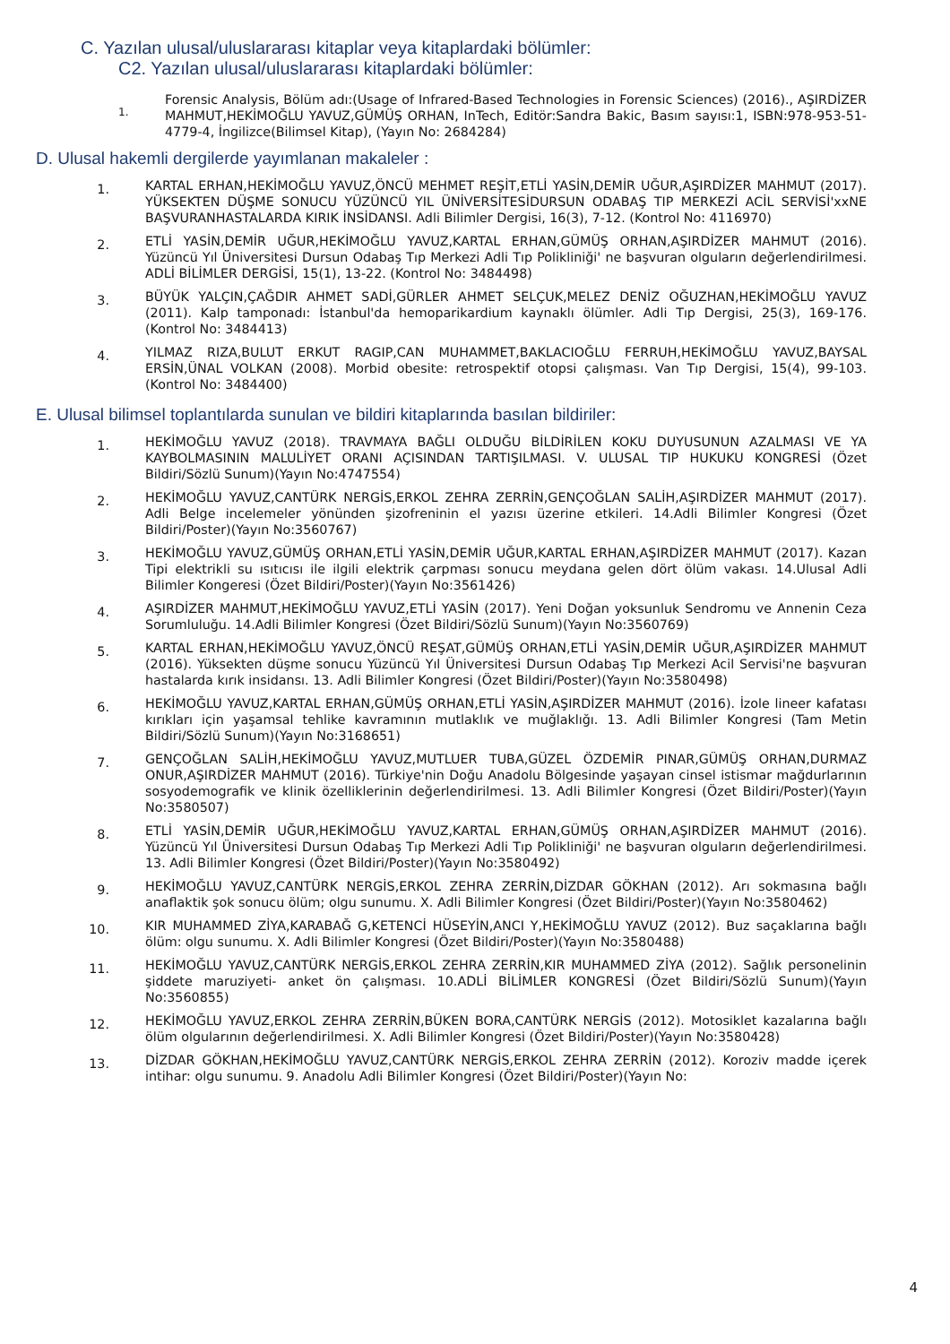C. Yazılan ulusal/uluslararası kitaplar veya kitaplardaki bölümler:
C2. Yazılan ulusal/uluslararası kitaplardaki bölümler:
1.
Forensic Analysis, Bölüm adı:(Usage of Infrared-Based Technologies in Forensic Sciences) (2016)., AŞIRDİZER MAHMUT,HEKİMOĞLU YAVUZ,GÜMÜŞ ORHAN, InTech, Editör:Sandra Bakic, Basım sayısı:1, ISBN:978-953-51-4779-4, İngilizce(Bilimsel Kitap), (Yayın No: 2684284)
D. Ulusal hakemli dergilerde yayımlanan makaleler :
1.
KARTAL ERHAN,HEKİMOĞLU YAVUZ,ÖNCÜ MEHMET REŞİT,ETLİ YASİN,DEMİR UĞUR,AŞIRDİZER MAHMUT (2017). YÜKSEKTEN DÜŞME SONUCU YÜZÜNCÜ YIL ÜNİVERSİTESİDURSUN ODABAŞ TIP MERKEZİ ACİL SERVİSİ'xxNE BAŞVURANHASTALARDA KIRIK İNSİDANSI. Adli Bilimler Dergisi, 16(3), 7-12. (Kontrol No: 4116970)
2.
ETLİ YASİN,DEMİR UĞUR,HEKİMOĞLU YAVUZ,KARTAL ERHAN,GÜMÜŞ ORHAN,AŞIRDİZER MAHMUT (2016). Yüzüncü Yıl Üniversitesi Dursun Odabaş Tıp Merkezi Adli Tıp Polikliniği' ne başvuran olguların değerlendirilmesi. ADLİ BİLİMLER DERGİSİ, 15(1), 13-22. (Kontrol No: 3484498)
3.
BÜYÜK YALÇIN,ÇAĞDIR AHMET SADİ,GÜRLER AHMET SELÇUK,MELEZ DENİZ OĞUZHAN,HEKİMOĞLU YAVUZ (2011). Kalp tamponadı: İstanbul'da hemoparikardium kaynaklı ölümler. Adli Tıp Dergisi, 25(3), 169-176. (Kontrol No: 3484413)
4.
YILMAZ RIZA,BULUT ERKUT RAGIP,CAN MUHAMMET,BAKLACIOĞLU FERRUH,HEKİMOĞLU YAVUZ,BAYSAL ERSİN,ÜNAL VOLKAN (2008). Morbid obesite: retrospektif otopsi çalışması. Van Tıp Dergisi, 15(4), 99-103. (Kontrol No: 3484400)
E. Ulusal bilimsel toplantılarda sunulan ve bildiri kitaplarında basılan bildiriler:
1.
HEKİMOĞLU YAVUZ (2018). TRAVMAYA BAĞLI OLDUĞU BİLDİRİLEN KOKU DUYUSUNUN AZALMASI VE YA KAYBOLMASININ MALULİYET ORANI AÇISINDAN TARTIŞILMASI. V. ULUSAL TIP HUKUKU KONGRESİ (Özet Bildiri/Sözlü Sunum)(Yayın No:4747554)
2.
HEKİMOĞLU YAVUZ,CANTÜRK NERGİS,ERKOL ZEHRA ZERRİN,GENÇOĞLAN SALİH,AŞIRDİZER MAHMUT (2017). Adli Belge incelemeler yönünden şizofreninin el yazısı üzerine etkileri. 14.Adli Bilimler Kongresi (Özet Bildiri/Poster)(Yayın No:3560767)
3.
HEKİMOĞLU YAVUZ,GÜMÜŞ ORHAN,ETLİ YASİN,DEMİR UĞUR,KARTAL ERHAN,AŞIRDİZER MAHMUT (2017). Kazan Tipi elektrikli su ısıtıcısı ile ilgili elektrik çarpması sonucu meydana gelen dört ölüm vakası. 14.Ulusal Adli Bilimler Kongeresi (Özet Bildiri/Poster)(Yayın No:3561426)
4.
AŞIRDİZER MAHMUT,HEKİMOĞLU YAVUZ,ETLİ YASİN (2017). Yeni Doğan yoksunluk Sendromu ve Annenin Ceza Sorumluluğu. 14.Adli Bilimler Kongresi (Özet Bildiri/Sözlü Sunum)(Yayın No:3560769)
5.
KARTAL ERHAN,HEKİMOĞLU YAVUZ,ÖNCÜ REŞAT,GÜMÜŞ ORHAN,ETLİ YASİN,DEMİR UĞUR,AŞIRDİZER MAHMUT (2016). Yüksekten düşme sonucu Yüzüncü Yıl Üniversitesi Dursun Odabaş Tıp Merkezi Acil Servisi'ne başvuran hastalarda kırık insidansı. 13. Adli Bilimler Kongresi (Özet Bildiri/Poster)(Yayın No:3580498)
6.
HEKİMOĞLU YAVUZ,KARTAL ERHAN,GÜMÜŞ ORHAN,ETLİ YASİN,AŞIRDİZER MAHMUT (2016). İzole lineer kafatası kırıkları için yaşamsal tehlike kavramının mutlaklık ve muğlaklığı. 13. Adli Bilimler Kongresi (Tam Metin Bildiri/Sözlü Sunum)(Yayın No:3168651)
7.
GENÇOĞLAN SALİH,HEKİMOĞLU YAVUZ,MUTLUER TUBA,GÜZEL ÖZDEMİR PINAR,GÜMÜŞ ORHAN,DURMAZ ONUR,AŞIRDİZER MAHMUT (2016). Türkiye'nin Doğu Anadolu Bölgesinde yaşayan cinsel istismar mağdurlarının sosyodemografik ve klinik özelliklerinin değerlendirilmesi. 13. Adli Bilimler Kongresi (Özet Bildiri/Poster)(Yayın No:3580507)
8.
ETLİ YASİN,DEMİR UĞUR,HEKİMOĞLU YAVUZ,KARTAL ERHAN,GÜMÜŞ ORHAN,AŞIRDİZER MAHMUT (2016). Yüzüncü Yıl Üniversitesi Dursun Odabaş Tıp Merkezi Adli Tıp Polikliniği' ne başvuran olguların değerlendirilmesi. 13. Adli Bilimler Kongresi (Özet Bildiri/Poster)(Yayın No:3580492)
9.
HEKİMOĞLU YAVUZ,CANTÜRK NERGİS,ERKOL ZEHRA ZERRİN,DİZDAR GÖKHAN (2012). Arı sokmasına bağlı anaflaktik şok sonucu ölüm; olgu sunumu. X. Adli Bilimler Kongresi (Özet Bildiri/Poster)(Yayın No:3580462)
10.
KIR MUHAMMED ZİYA,KARABAĞ G,KETENCİ HÜSEYİN,ANCI Y,HEKİMOĞLU YAVUZ (2012). Buz saçaklarına bağlı ölüm: olgu sunumu. X. Adli Bilimler Kongresi (Özet Bildiri/Poster)(Yayın No:3580488)
11.
HEKİMOĞLU YAVUZ,CANTÜRK NERGİS,ERKOL ZEHRA ZERRİN,KIR MUHAMMED ZİYA (2012). Sağlık personelinin şiddete maruziyeti- anket ön çalışması. 10.ADLİ BİLİMLER KONGRESİ (Özet Bildiri/Sözlü Sunum)(Yayın No:3560855)
12.
HEKİMOĞLU YAVUZ,ERKOL ZEHRA ZERRİN,BÜKEN BORA,CANTÜRK NERGİS (2012). Motosiklet kazalarına bağlı ölüm olgularının değerlendirilmesi. X. Adli Bilimler Kongresi (Özet Bildiri/Poster)(Yayın No:3580428)
13.
DİZDAR GÖKHAN,HEKİMOĞLU YAVUZ,CANTÜRK NERGİS,ERKOL ZEHRA ZERRİN (2012). Koroziv madde içerek intihar: olgu sunumu. 9. Anadolu Adli Bilimler Kongresi (Özet Bildiri/Poster)(Yayın No:
4